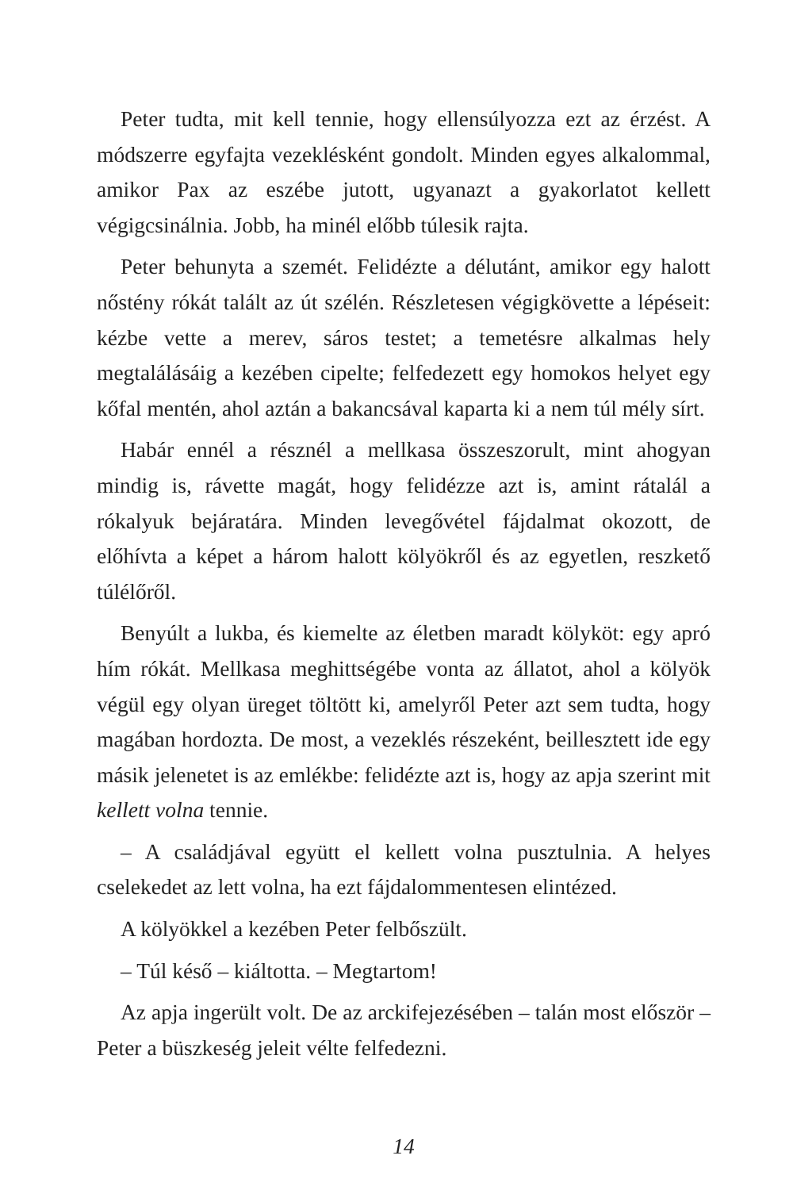Peter tudta, mit kell tennie, hogy ellensúlyozza ezt az érzést. A módszerre egyfajta vezeklésként gondolt. Minden egyes alkalommal, amikor Pax az eszébe jutott, ugyanazt a gyakorlatot kellett végigcsinálnia. Jobb, ha minél előbb túlesik rajta.
Peter behunyta a szemét. Felidézte a délutánt, amikor egy halott nőstény rókát talált az út szélén. Részletesen végigkövette a lépéseit: kézbe vette a merev, sáros testet; a temetésre alkalmas hely megtalálásáig a kezében cipelte; felfedezett egy homokos helyet egy kőfal mentén, ahol aztán a bakancsával kaparta ki a nem túl mély sírt.
Habár ennél a résznél a mellkasa összeszorult, mint ahogyan mindig is, rávette magát, hogy felidézze azt is, amint rátalál a rókalyuk bejáratára. Minden levegővétel fájdalmat okozott, de előhívta a képet a három halott kölyökről és az egyetlen, reszkető túlélőről.
Benyúlt a lukba, és kiemelte az életben maradt kölyköt: egy apró hím rókát. Mellkasa meghittségébe vonta az állatot, ahol a kölyök végül egy olyan üreget töltött ki, amelyről Peter azt sem tudta, hogy magában hordozta. De most, a vezeklés részeként, beillesztett ide egy másik jelenetet is az emlékbe: felidézte azt is, hogy az apja szerint mit kellett volna tennie.
– A családjával együtt el kellett volna pusztulnia. A helyes cselekedet az lett volna, ha ezt fájdalommentesen elintézed.
A kölyökkel a kezében Peter felbőszült.
– Túl késő – kiáltotta. – Megtartom!
Az apja ingerült volt. De az arckifejezésében – talán most először – Peter a büszkeség jeleit vélte felfedezni.
14